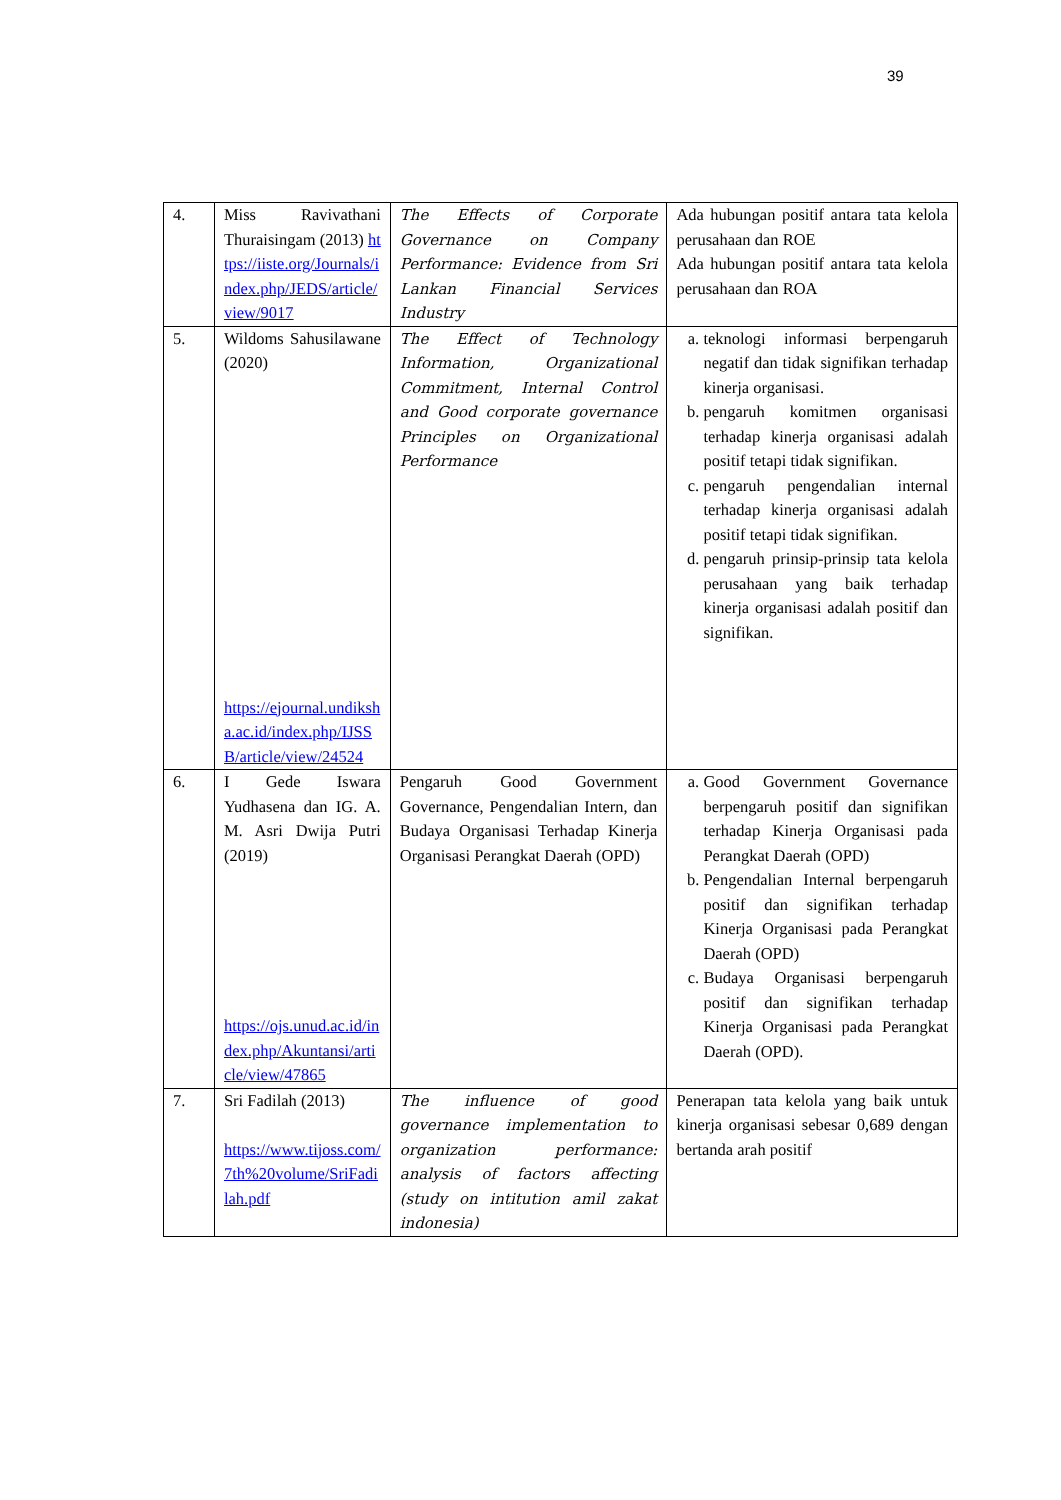39
| 4. | Miss Ravivathani Thuraisingam (2013) https://iiste.org/Journals/index.php/JEDS/article/view/9017 | The Effects of Corporate Governance on Company Performance: Evidence from Sri Lankan Financial Services Industry | Ada hubungan positif antara tata kelola perusahaan dan ROE Ada hubungan positif antara tata kelola perusahaan dan ROA |
| 5. | Wildoms Sahusilawane (2020) https://ejournal.undiksha.ac.id/index.php/IJSSB/article/view/24524 | The Effect of Technology Information, Organizational Commitment, Internal Control and Good corporate governance Principles on Organizational Performance | a. teknologi informasi berpengaruh negatif dan tidak signifikan terhadap kinerja organisasi. b. pengaruh komitmen organisasi terhadap kinerja organisasi adalah positif tetapi tidak signifikan. c. pengaruh pengendalian internal terhadap kinerja organisasi adalah positif tetapi tidak signifikan. d. pengaruh prinsip-prinsip tata kelola perusahaan yang baik terhadap kinerja organisasi adalah positif dan signifikan. |
| 6. | I Gede Iswara Yudhasena dan IG. A. M. Asri Dwija Putri (2019) https://ojs.unud.ac.id/index.php/Akuntansi/article/view/47865 | Pengaruh Good Government Governance, Pengendalian Intern, dan Budaya Organisasi Terhadap Kinerja Organisasi Perangkat Daerah (OPD) | a. Good Government Governance berpengaruh positif dan signifikan terhadap Kinerja Organisasi pada Perangkat Daerah (OPD) b. Pengendalian Internal berpengaruh positif dan signifikan terhadap Kinerja Organisasi pada Perangkat Daerah (OPD) c. Budaya Organisasi berpengaruh positif dan signifikan terhadap Kinerja Organisasi pada Perangkat Daerah (OPD). |
| 7. | Sri Fadilah (2013) https://www.tijoss.com/7th%20volume/SriFadilah.pdf | The influence of good governance implementation to organization performance: analysis of factors affecting (study on intitution amil zakat indonesia) | Penerapan tata kelola yang baik untuk kinerja organisasi sebesar 0,689 dengan bertanda arah positif |